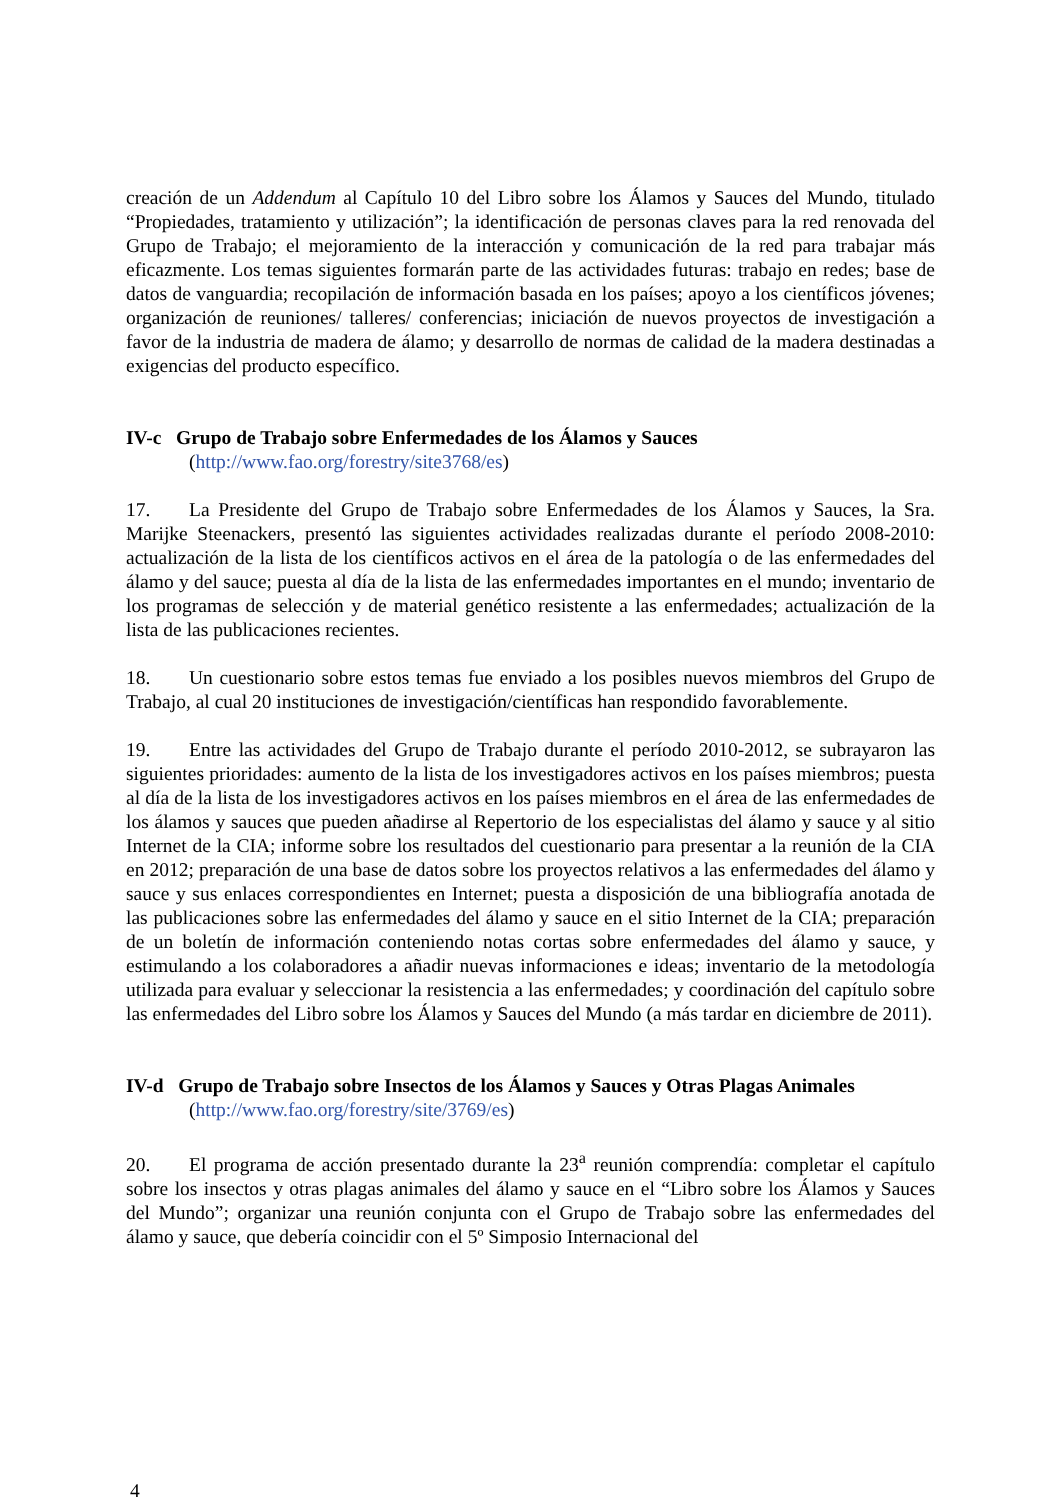creación de un Addendum al Capítulo 10 del Libro sobre los Álamos y Sauces del Mundo, titulado “Propiedades, tratamiento y utilización”; la identificación de personas claves para la red renovada del Grupo de Trabajo; el mejoramiento de la interacción y comunicación de la red para trabajar más eficazmente. Los temas siguientes formarán parte de las actividades futuras: trabajo en redes; base de datos de vanguardia; recopilación de información basada en los países; apoyo a los científicos jóvenes; organización de reuniones/ talleres/ conferencias; iniciación de nuevos proyectos de investigación a favor de la industria de madera de álamo; y desarrollo de normas de calidad de la madera destinadas a exigencias del producto específico.
IV-c Grupo de Trabajo sobre Enfermedades de los Álamos y Sauces
(http://www.fao.org/forestry/site3768/es)
17. La Presidente del Grupo de Trabajo sobre Enfermedades de los Álamos y Sauces, la Sra. Marijke Steenackers, presentó las siguientes actividades realizadas durante el período 2008-2010: actualización de la lista de los científicos activos en el área de la patología o de las enfermedades del álamo y del sauce; puesta al día de la lista de las enfermedades importantes en el mundo; inventario de los programas de selección y de material genético resistente a las enfermedades; actualización de la lista de las publicaciones recientes.
18. Un cuestionario sobre estos temas fue enviado a los posibles nuevos miembros del Grupo de Trabajo, al cual 20 instituciones de investigación/científicas han respondido favorablemente.
19. Entre las actividades del Grupo de Trabajo durante el período 2010-2012, se subrayaron las siguientes prioridades: aumento de la lista de los investigadores activos en los países miembros; puesta al día de la lista de los investigadores activos en los países miembros en el área de las enfermedades de los álamos y sauces que pueden añadirse al Repertorio de los especialistas del álamo y sauce y al sitio Internet de la CIA; informe sobre los resultados del cuestionario para presentar a la reunión de la CIA en 2012; preparación de una base de datos sobre los proyectos relativos a las enfermedades del álamo y sauce y sus enlaces correspondientes en Internet; puesta a disposición de una bibliografía anotada de las publicaciones sobre las enfermedades del álamo y sauce en el sitio Internet de la CIA; preparación de un boletín de información conteniendo notas cortas sobre enfermedades del álamo y sauce, y estimulando a los colaboradores a añadir nuevas informaciones e ideas; inventario de la metodología utilizada para evaluar y seleccionar la resistencia a las enfermedades; y coordinación del capítulo sobre las enfermedades del Libro sobre los Álamos y Sauces del Mundo (a más tardar en diciembre de 2011).
IV-d Grupo de Trabajo sobre Insectos de los Álamos y Sauces y Otras Plagas Animales
(http://www.fao.org/forestry/site/3769/es)
20. El programa de acción presentado durante la 23<sup>a</sup> reunión comprendía: completar el capítulo sobre los insectos y otras plagas animales del álamo y sauce en el “Libro sobre los Álamos y Sauces del Mundo”; organizar una reunión conjunta con el Grupo de Trabajo sobre las enfermedades del álamo y sauce, que debería coincidir con el 5º Simposio Internacional del
4